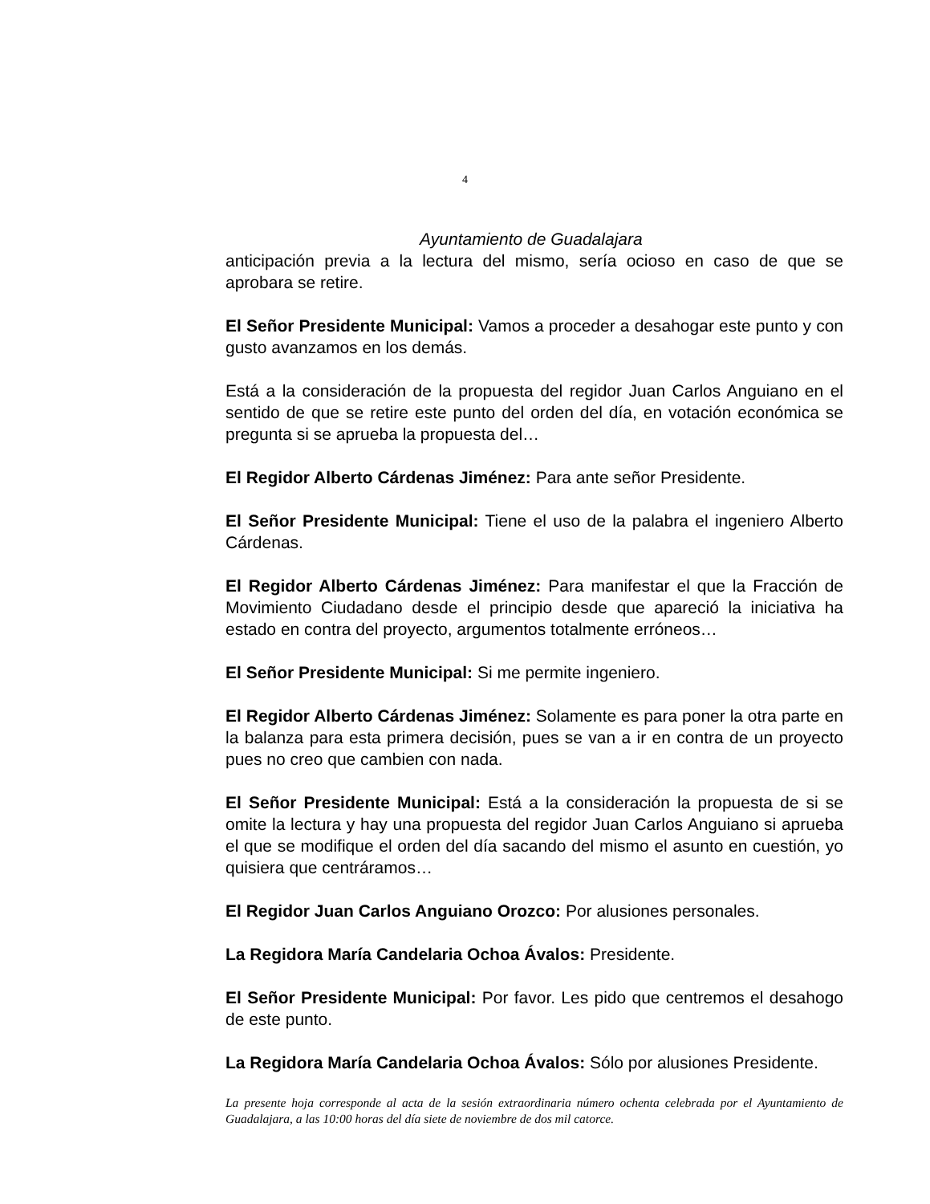4
Ayuntamiento de Guadalajara
anticipación previa a la lectura del mismo, sería ocioso en caso de que se aprobara se retire.
El Señor Presidente Municipal: Vamos a proceder a desahogar este punto y con gusto avanzamos en los demás.
Está a la consideración de la propuesta del regidor Juan Carlos Anguiano en el sentido de que se retire este punto del orden del día, en votación económica se pregunta si se aprueba la propuesta del…
El Regidor Alberto Cárdenas Jiménez: Para ante señor Presidente.
El Señor Presidente Municipal: Tiene el uso de la palabra el ingeniero Alberto Cárdenas.
El Regidor Alberto Cárdenas Jiménez: Para manifestar el que la Fracción de Movimiento Ciudadano desde el principio desde que apareció la iniciativa ha estado en contra del proyecto, argumentos totalmente erróneos…
El Señor Presidente Municipal: Si me permite ingeniero.
El Regidor Alberto Cárdenas Jiménez: Solamente es para poner la otra parte en la balanza para esta primera decisión, pues se van a ir en contra de un proyecto pues no creo que cambien con nada.
El Señor Presidente Municipal: Está a la consideración la propuesta de si se omite la lectura y hay una propuesta del regidor Juan Carlos Anguiano si aprueba el que se modifique el orden del día sacando del mismo el asunto en cuestión, yo quisiera que centráramos…
El Regidor Juan Carlos Anguiano Orozco: Por alusiones personales.
La Regidora María Candelaria Ochoa Ávalos: Presidente.
El Señor Presidente Municipal: Por favor. Les pido que centremos el desahogo de este punto.
La Regidora María Candelaria Ochoa Ávalos: Sólo por alusiones Presidente.
La presente hoja corresponde al acta de la sesión extraordinaria número ochenta celebrada por el Ayuntamiento de Guadalajara, a las 10:00 horas del día siete de noviembre de dos mil catorce.